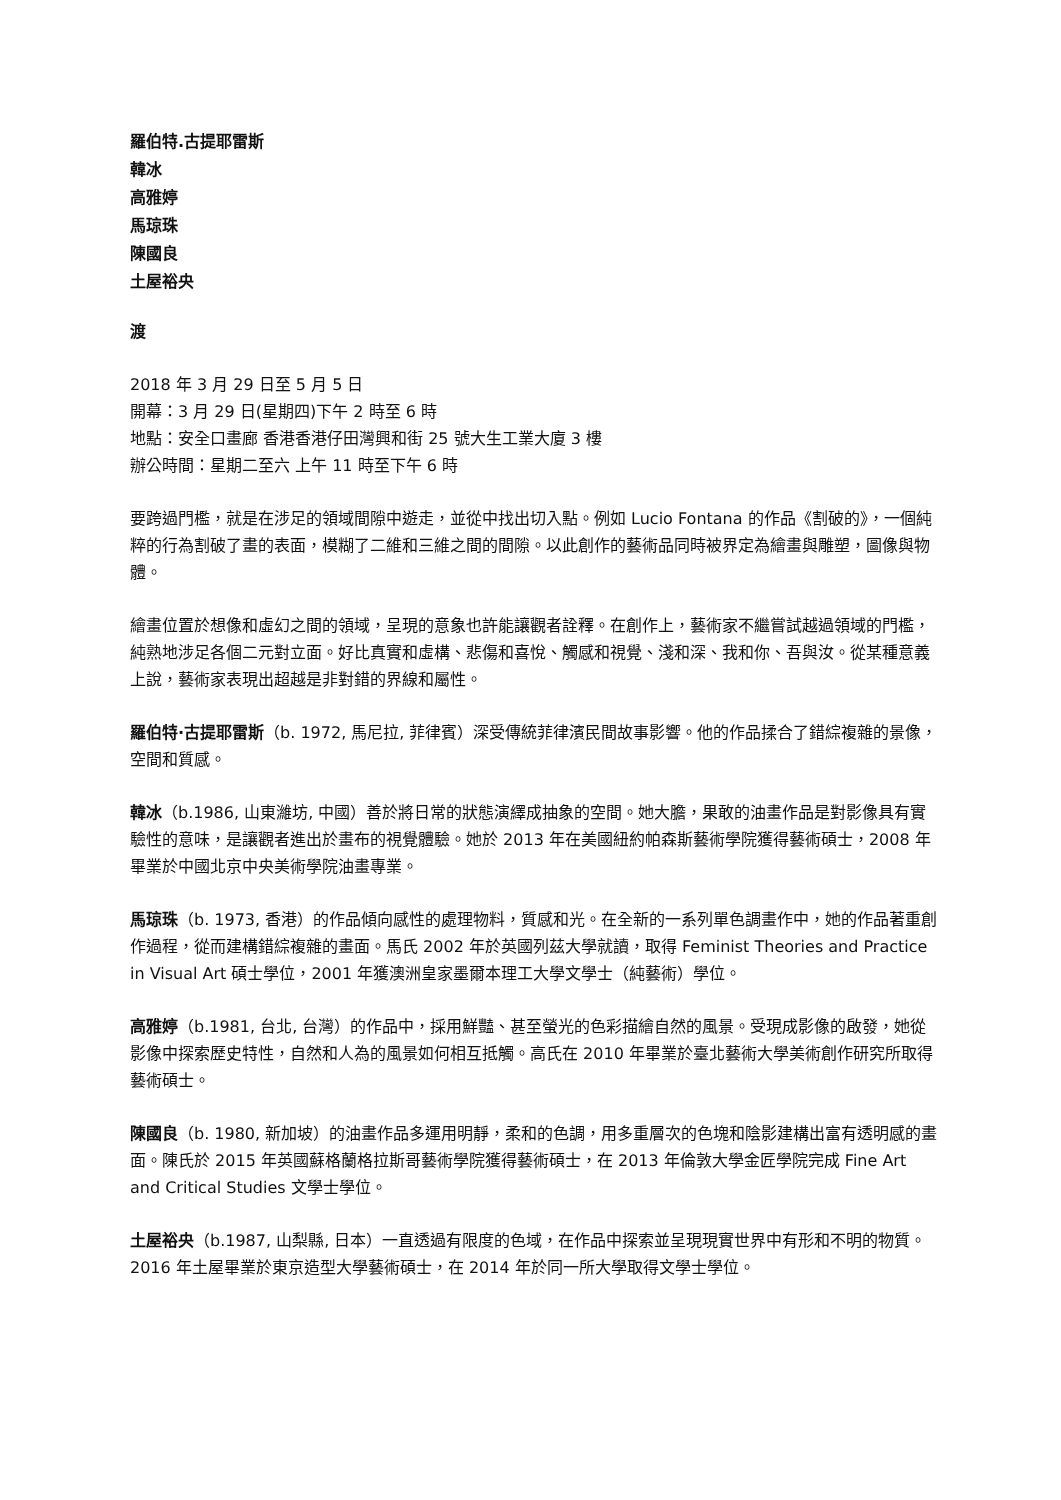羅伯特.古提耶雷斯
韓冰
高雅婷
馬琼珠
陳國良
土屋裕央
渡
2018 年 3 月 29 日至 5 月 5 日
開幕：3 月 29 日(星期四)下午 2 時至 6 時
地點：安全口畫廊 香港香港仔田灣興和街 25 號大生工業大廈 3 樓
辦公時間：星期二至六 上午 11 時至下午 6 時
要跨過門檻，就是在涉足的領域間隙中遊走，並從中找出切入點。例如 Lucio Fontana 的作品《割破的》，一個純粹的行為割破了畫的表面，模糊了二維和三維之間的間隙。以此創作的藝術品同時被界定為繪畫與雕塑，圖像與物體。
繪畫位置於想像和虛幻之間的領域，呈現的意象也許能讓觀者詮釋。在創作上，藝術家不繼嘗試越過領域的門檻，純熟地涉足各個二元對立面。好比真實和虛構、悲傷和喜悅、觸感和視覺、淺和深、我和你、吾與汝。從某種意義上說，藝術家表現出超越是非對錯的界線和屬性。
羅伯特·古提耶雷斯（b. 1972, 馬尼拉, 菲律賓）深受傳統菲律濱民間故事影響。他的作品揉合了錯綜複雜的景像，空間和質感。
韓冰（b.1986, 山東濰坊, 中國）善於將日常的狀態演繹成抽象的空間。她大膽，果敢的油畫作品是對影像具有實驗性的意味，是讓觀者進出於畫布的視覺體驗。她於 2013 年在美國紐約帕森斯藝術學院獲得藝術碩士，2008 年畢業於中國北京中央美術學院油畫專業。
馬琼珠（b. 1973, 香港）的作品傾向感性的處理物料，質感和光。在全新的一系列單色調畫作中，她的作品著重創作過程，從而建構錯綜複雜的畫面。馬氏 2002 年於英國列茲大學就讀，取得 Feminist Theories and Practice in Visual Art 碩士學位，2001 年獲澳洲皇家墨爾本理工大學文學士（純藝術）學位。
高雅婷（b.1981, 台北, 台灣）的作品中，採用鮮豔、甚至螢光的色彩描繪自然的風景。受現成影像的啟發，她從影像中探索歷史特性，自然和人為的風景如何相互抵觸。高氏在 2010 年畢業於臺北藝術大學美術創作研究所取得藝術碩士。
陳國良（b. 1980, 新加坡）的油畫作品多運用明靜，柔和的色調，用多重層次的色塊和陰影建構出富有透明感的畫面。陳氏於 2015 年英國蘇格蘭格拉斯哥藝術學院獲得藝術碩士，在 2013 年倫敦大學金匠學院完成 Fine Art and Critical Studies 文學士學位。
土屋裕央（b.1987, 山梨縣, 日本）一直透過有限度的色域，在作品中探索並呈現現實世界中有形和不明的物質。2016 年土屋畢業於東京造型大學藝術碩士，在 2014 年於同一所大學取得文學士學位。